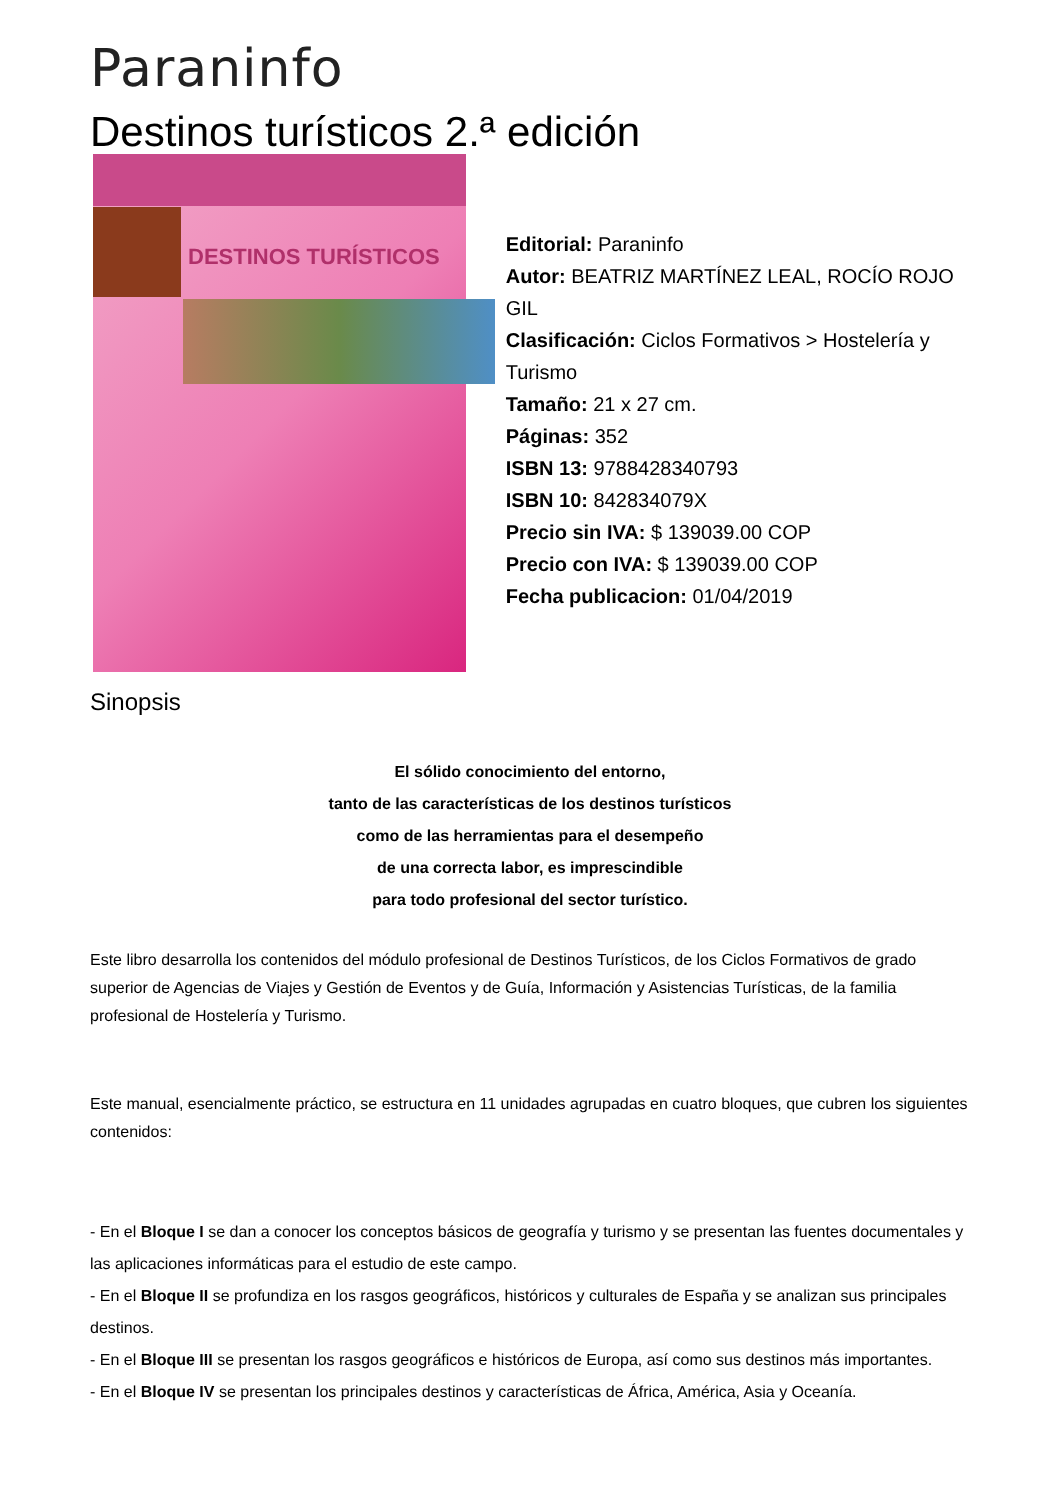Paraninfo
Destinos turísticos 2.ª edición
DESTINOS TURÍSTICOS
Editorial: Paraninfo
Autor: BEATRIZ MARTÍNEZ LEAL, ROCÍO ROJO GIL
Clasificación: Ciclos Formativos > Hostelería y Turismo
Tamaño: 21 x 27 cm.
Páginas: 352
ISBN 13: 9788428340793
ISBN 10: 842834079X
Precio sin IVA: $ 139039.00 COP
Precio con IVA: $ 139039.00 COP
Fecha publicacion: 01/04/2019
Sinopsis
El sólido conocimiento del entorno,
tanto de las características de los destinos turísticos
como de las herramientas para el desempeño
de una correcta labor, es imprescindible
para todo profesional del sector turístico.
Este libro desarrolla los contenidos del módulo profesional de Destinos Turísticos, de los Ciclos Formativos de grado superior de Agencias de Viajes y Gestión de Eventos y de Guía, Información y Asistencias Turísticas, de la familia profesional de Hostelería y Turismo.
Este manual, esencialmente práctico, se estructura en 11 unidades agrupadas en cuatro bloques, que cubren los siguientes contenidos:
- En el Bloque I se dan a conocer los conceptos básicos de geografía y turismo y se presentan las fuentes documentales y las aplicaciones informáticas para el estudio de este campo.
- En el Bloque II se profundiza en los rasgos geográficos, históricos y culturales de España y se analizan sus principales destinos.
- En el Bloque III se presentan los rasgos geográficos e históricos de Europa, así como sus destinos más importantes.
- En el Bloque IV se presentan los principales destinos y características de África, América, Asia y Oceanía.